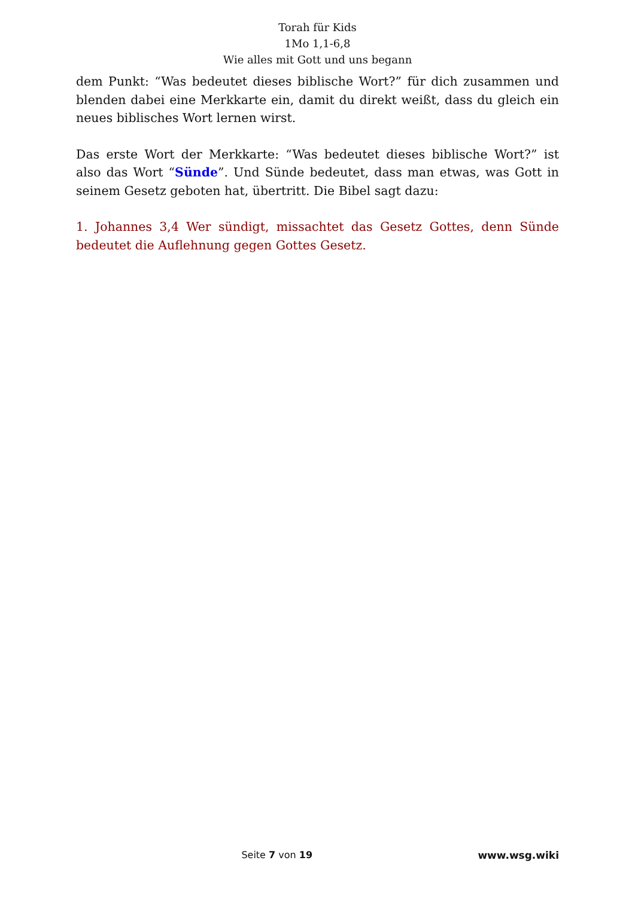Torah für Kids
1Mo 1,1-6,8
Wie alles mit Gott und uns begann
dem Punkt: “Was bedeutet dieses biblische Wort?” für dich zusammen und blenden dabei eine Merkkarte ein, damit du direkt weißt, dass du gleich ein neues biblisches Wort lernen wirst.
Das erste Wort der Merkkarte: “Was bedeutet dieses biblische Wort?” ist also das Wort “Sünde”. Und Sünde bedeutet, dass man etwas, was Gott in seinem Gesetz geboten hat, übertritt. Die Bibel sagt dazu:
1. Johannes 3,4 Wer sündigt, missachtet das Gesetz Gottes, denn Sünde bedeutet die Auflehnung gegen Gottes Gesetz.
Seite 7 von 19 www.wsg.wiki